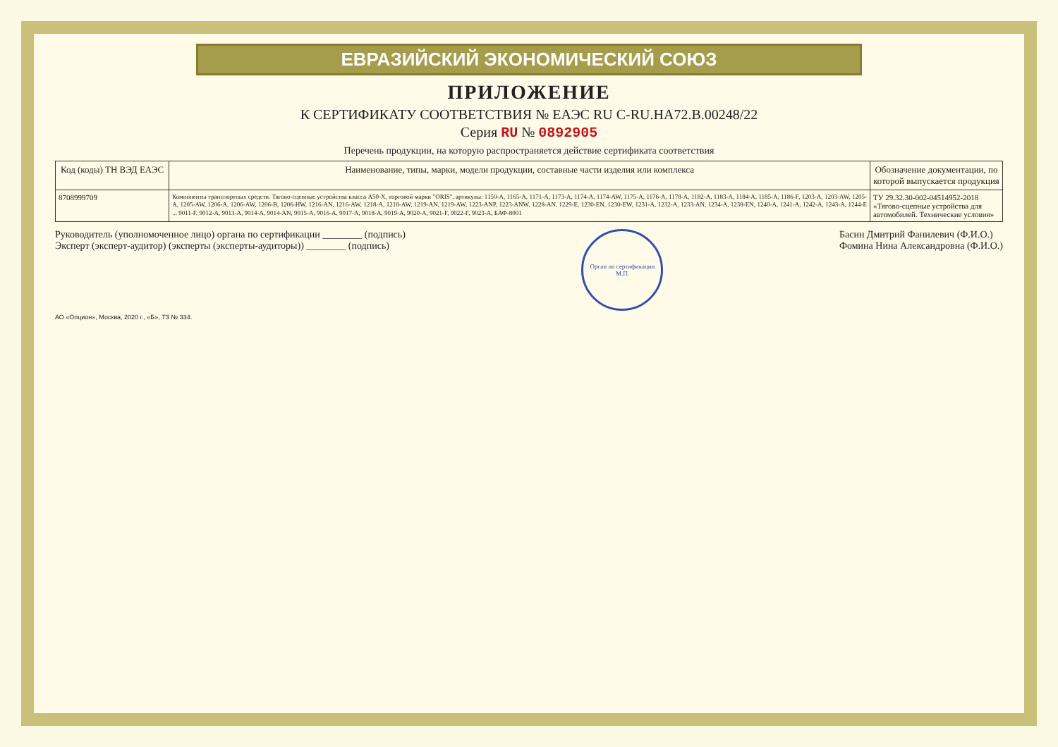ЕВРАЗИЙСКИЙ ЭКОНОМИЧЕСКИЙ СОЮЗ
ПРИЛОЖЕНИЕ
К СЕРТИФИКАТУ СООТВЕТСТВИЯ № ЕАЭС RU С-RU.НА72.В.00248/22
Серия RU № 0892905
Перечень продукции, на которую распространяется действие сертификата соответствия
| Код (коды) ТН ВЭД ЕАЭС | Наименование, типы, марки, модели продукции, составные части изделия или комплекса | Обозначение документации, по которой выпускается продукция |
| --- | --- | --- |
| 8708999709 | Компоненты транспортных средств. Тягово-сцепные устройства класса A50-X, торговой марки "ORIS", артикулы: 1150-A, 1165-A, 1171-A, 1173-A, 1174-A, 1174-AW, 1175-A, 1176-A, 1178-A, 1182-A, 1183-A, 1184-A, 1185-A, 1186-F, 1203-A, 1203-AW, 1205-A, 1205-AW, 1206-A, 1206-AW, 1206-B, 1206-HW, 1216-AN, 1216-AW, 1218-A, 1218-AW, 1219-AN, 1219-AW, 1223-ANP, 1223-ANW, 1228-AN, 1229-E, 1230-EN, 1230-EW, 1231-A, 1232-A, 1233-AN, 1234-A, 1238-EN, 1240-A, 1241-A, 1242-A, 1243-A, 1244-E ... 9011-F, 9012-A, 9013-A, 9014-A, 9014-AN, 9015-A, 9016-A, 9017-A, 9018-A, 9019-A, 9020-A, 9021-F, 9022-F, 9023-A, БАФ-8001 | ТУ 29.32.30-002-04514952-2018 «Тягово-сцепные устройства для автомобилей. Технические условия» |
Руководитель (уполномоченное лицо) органа по сертификации ________ (подпись)
Эксперт (эксперт-аудитор) (эксперты (эксперты-аудиторы)) ________ (подпись)
Орган по сертификации
М.П.
Басин Дмитрий Фанилевич (Ф.И.О.)
Фомина Нина Александровна (Ф.И.О.)
АО «Опцион», Москва, 2020 г., «Б», ТЗ № 334.